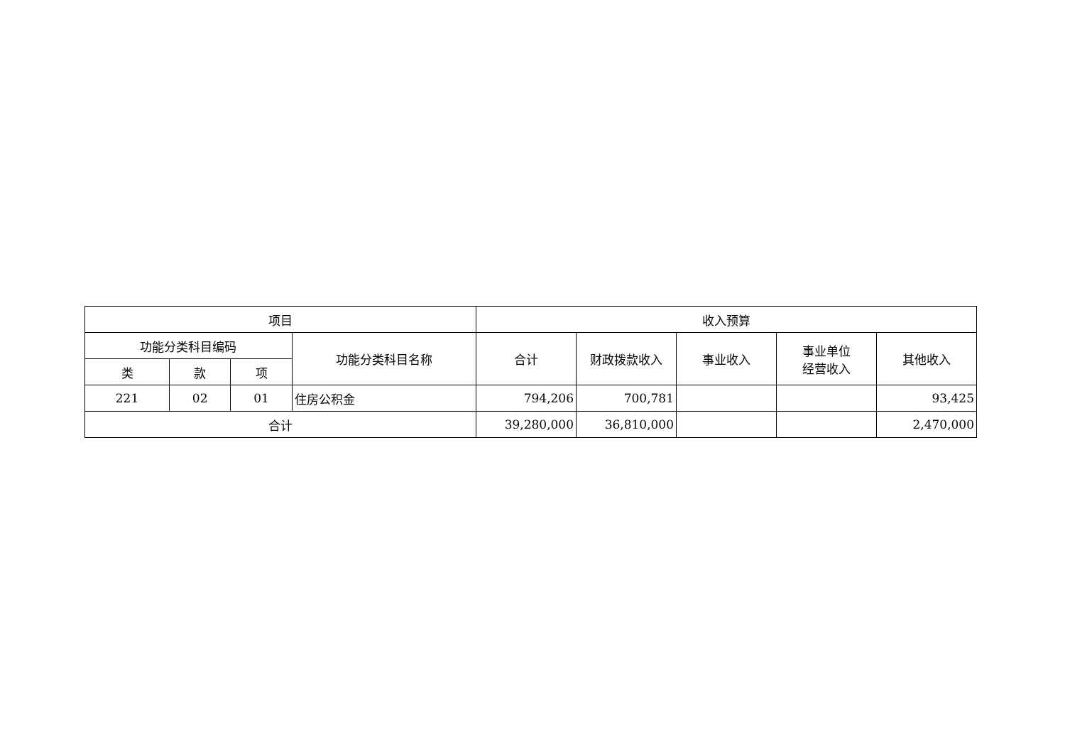| 项目 | | | | 收入预算 | | | | |
| --- | --- | --- | --- | --- | --- | --- | --- | --- |
| 功能分类科目编码 | | | 功能分类科目名称 | 合计 | 财政拨款收入 | 事业收入 | 事业单位 经营收入 | 其他收入 |
| 类 | 款 | 项 | | | | | | |
| 221 | 02 | 01 | 住房公积金 | 794,206 | 700,781 | | | 93,425 |
| 合计 | | | | 39,280,000 | 36,810,000 | | | 2,470,000 |